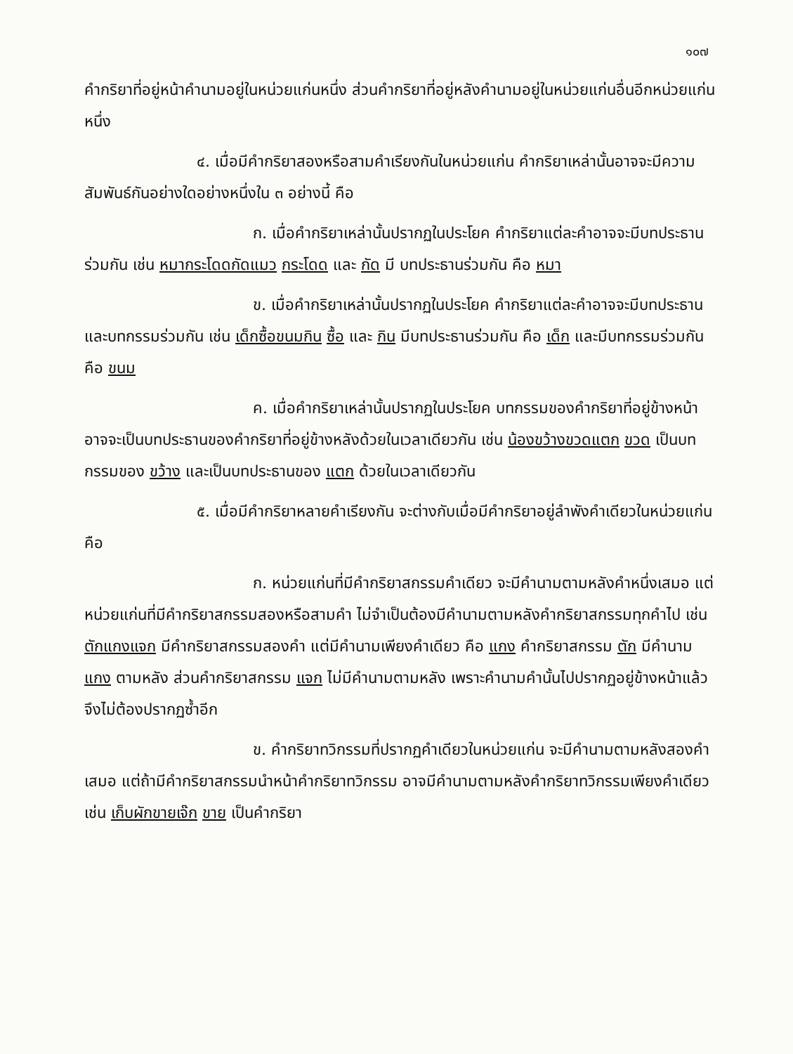๑๐๗
คำกริยาที่อยู่หน้าคำนามอยู่ในหน่วยแก่นหนึ่ง ส่วนคำกริยาที่อยู่หลังคำนามอยู่ในหน่วยแก่นอื่นอีกหน่วยแก่นหนึ่ง
๔. เมื่อมีคำกริยาสองหรือสามคำเรียงกันในหน่วยแก่น คำกริยาเหล่านั้นอาจจะมีความสัมพันธ์กันอย่างใดอย่างหนึ่งใน ๓ อย่างนี้ คือ
ก. เมื่อคำกริยาเหล่านั้นปรากฏในประโยค คำกริยาแต่ละคำอาจจะมีบทประธานร่วมกัน เช่น หมากระโดดกัดแมว กระโดด และ กัด มี บทประธานร่วมกัน คือ หมา
ข. เมื่อคำกริยาเหล่านั้นปรากฏในประโยค คำกริยาแต่ละคำอาจจะมีบทประธานและบทกรรมร่วมกัน เช่น เด็กซื้อขนมกิน ซื้อ และ กิน มีบทประธานร่วมกัน คือ เด็ก และมีบทกรรมร่วมกัน คือ ขนม
ค. เมื่อคำกริยาเหล่านั้นปรากฏในประโยค บทกรรมของคำกริยาที่อยู่ข้างหน้า อาจจะเป็นบทประธานของคำกริยาที่อยู่ข้างหลังด้วยในเวลาเดียวกัน เช่น น้องขว้างขวดแตก ขวด เป็นบทกรรมของ ขว้าง และเป็นบทประธานของ แตก ด้วยในเวลาเดียวกัน
๕. เมื่อมีคำกริยาหลายคำเรียงกัน จะต่างกับเมื่อมีคำกริยาอยู่ลำพังคำเดียวในหน่วยแก่น คือ
ก. หน่วยแก่นที่มีคำกริยาสกรรมคำเดียว จะมีคำนามตามหลังคำหนึ่งเสมอ แต่หน่วยแก่นที่มีคำกริยาสกรรมสองหรือสามคำ ไม่จำเป็นต้องมีคำนามตามหลังคำกริยาสกรรมทุกคำไป เช่น ตักแกงแจก มีคำกริยาสกรรมสองคำ แต่มีคำนามเพียงคำเดียว คือ แกง คำกริยาสกรรม ตัก มีคำนาม แกง ตามหลัง ส่วนคำกริยาสกรรม แจก ไม่มีคำนามตามหลัง เพราะคำนามคำนั้นไปปรากฏอยู่ข้างหน้าแล้ว จึงไม่ต้องปรากฏซ้ำอีก
ข. คำกริยาทวิกรรมที่ปรากฏคำเดียวในหน่วยแก่น จะมีคำนามตามหลังสองคำเสมอ แต่ถ้ามีคำกริยาสกรรมนำหน้าคำกริยาทวิกรรม อาจมีคำนามตามหลังคำกริยาทวิกรรมเพียงคำเดียว เช่น เก็บผักขายเจ๊ก ขาย เป็นคำกริยา